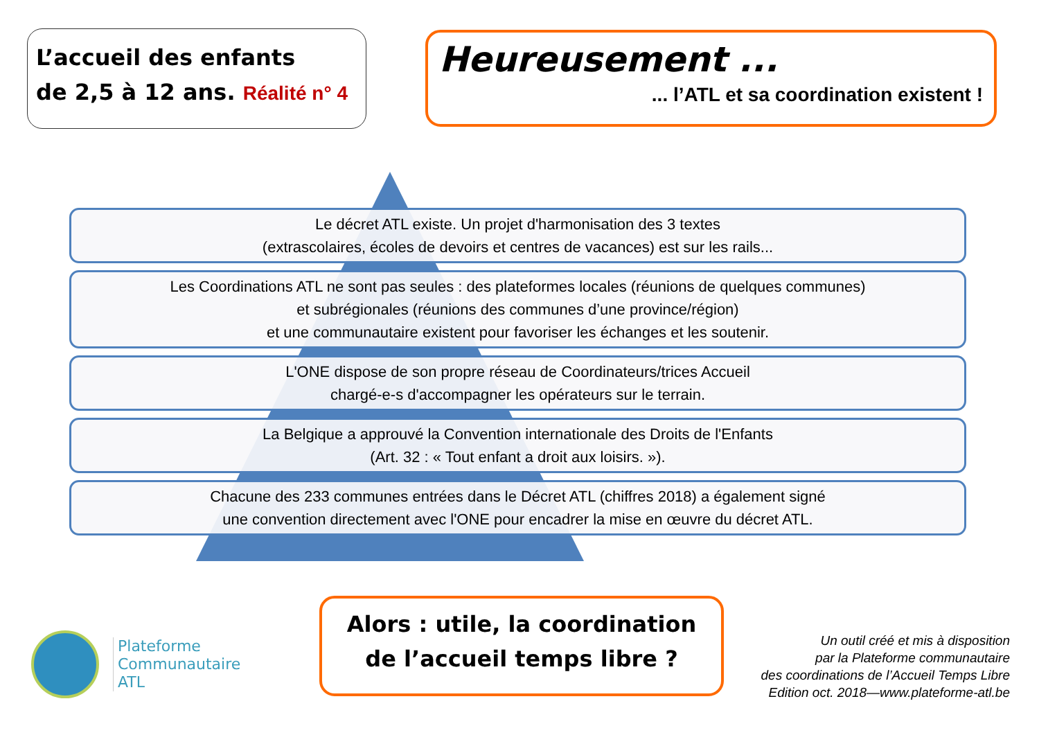L’accueil des enfants
de 2,5 à 12 ans. Réalité n° 4
Heureusement ...
... l’ATL et sa coordination existent !
Le décret ATL existe. Un projet d'harmonisation des 3 textes
(extrascolaires, écoles de devoirs et centres de vacances) est sur les rails...
Les Coordinations ATL ne sont pas seules : des plateformes locales (réunions de quelques communes)
et subrégionales (réunions des communes d’une province/région)
et une communautaire existent pour favoriser les échanges et les soutenir.
L'ONE dispose de son propre réseau de Coordinateurs/trices Accueil
chargé-e-s d'accompagner les opérateurs sur le terrain.
La Belgique a approuvé la Convention internationale des Droits de l'Enfants
(Art. 32 : « Tout enfant a droit aux loisirs. »).
Chacune des 233 communes entrées dans le Décret ATL (chiffres 2018) a également signé
une convention directement avec l'ONE pour encadrer la mise en œuvre du décret ATL.
Plateforme
Communautaire
ATL
Alors : utile, la coordination
de l’accueil temps libre ?
Un outil créé et mis à disposition
par la Plateforme communautaire
des coordinations de l’Accueil Temps Libre
Edition oct. 2018—www.plateforme-atl.be